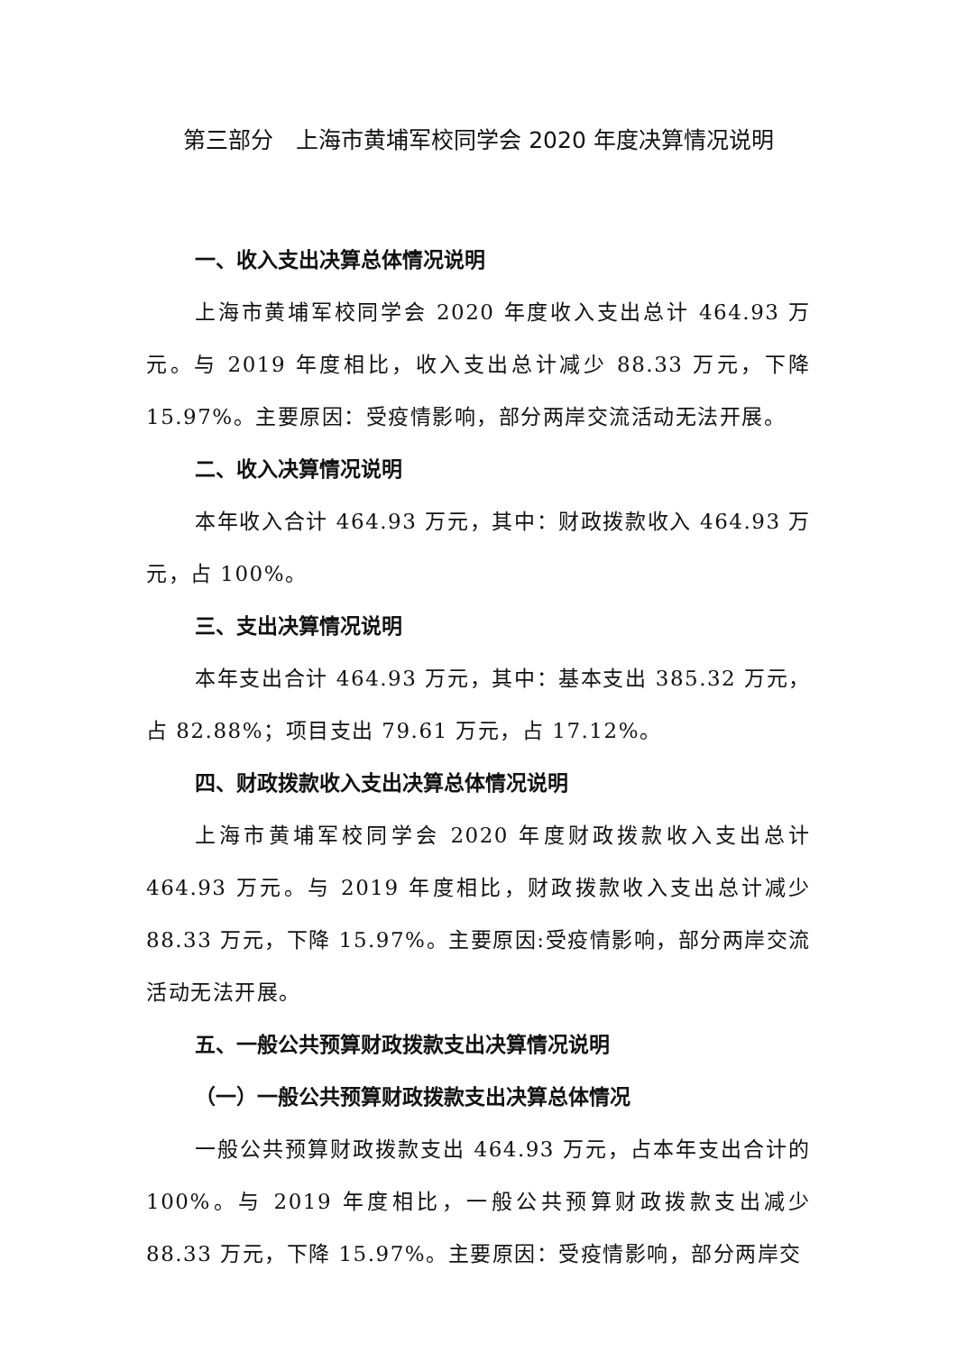第三部分　上海市黄埔军校同学会 2020 年度决算情况说明
一、收入支出决算总体情况说明
上海市黄埔军校同学会 2020 年度收入支出总计 464.93 万元。与 2019 年度相比，收入支出总计减少 88.33 万元，下降 15.97%。主要原因：受疫情影响，部分两岸交流活动无法开展。
二、收入决算情况说明
本年收入合计 464.93 万元，其中：财政拨款收入 464.93 万元，占 100%。
三、支出决算情况说明
本年支出合计 464.93 万元，其中：基本支出 385.32 万元，占 82.88%；项目支出 79.61 万元，占 17.12%。
四、财政拨款收入支出决算总体情况说明
上海市黄埔军校同学会 2020 年度财政拨款收入支出总计 464.93 万元。与 2019 年度相比，财政拨款收入支出总计减少 88.33 万元，下降 15.97%。主要原因:受疫情影响，部分两岸交流活动无法开展。
五、一般公共预算财政拨款支出决算情况说明
（一）一般公共预算财政拨款支出决算总体情况
一般公共预算财政拨款支出 464.93 万元，占本年支出合计的 100%。与 2019 年度相比，一般公共预算财政拨款支出减少 88.33 万元，下降 15.97%。主要原因：受疫情影响，部分两岸交